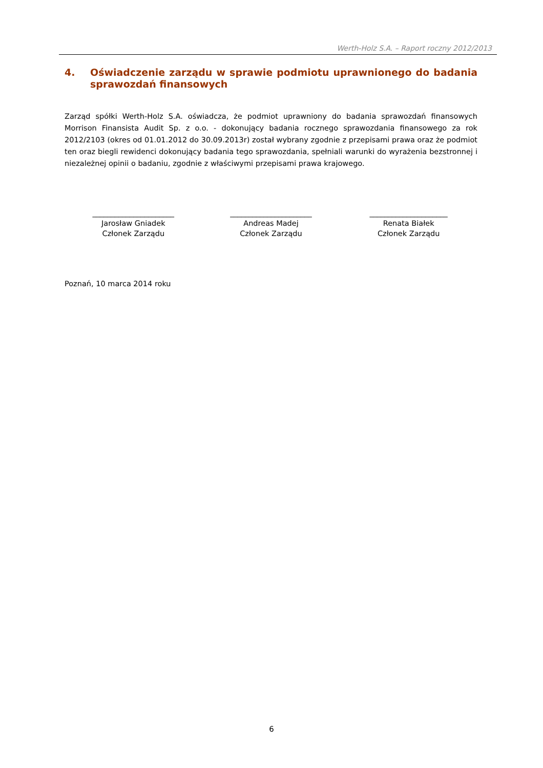Werth-Holz S.A. – Raport roczny 2012/2013
4. Oświadczenie zarządu w sprawie podmiotu uprawnionego do badania sprawozdań finansowych
Zarząd spółki Werth-Holz S.A. oświadcza, że podmiot uprawniony do badania sprawozdań finansowych Morrison Finansista Audit Sp. z o.o. - dokonujący badania rocznego sprawozdania finansowego za rok 2012/2103 (okres od 01.01.2012 do 30.09.2013r) został wybrany zgodnie z przepisami prawa oraz że podmiot ten oraz biegli rewidenci dokonujący badania tego sprawozdania, spełniali warunki do wyrażenia bezstronnej i niezależnej opinii o badaniu, zgodnie z właściwymi przepisami prawa krajowego.
______________________
Jarosław Gniadek
Członek Zarządu
______________________
Andreas Madej
Członek Zarządu
_____________________
Renata Białek
Członek Zarządu
Poznań, 10 marca 2014 roku
6